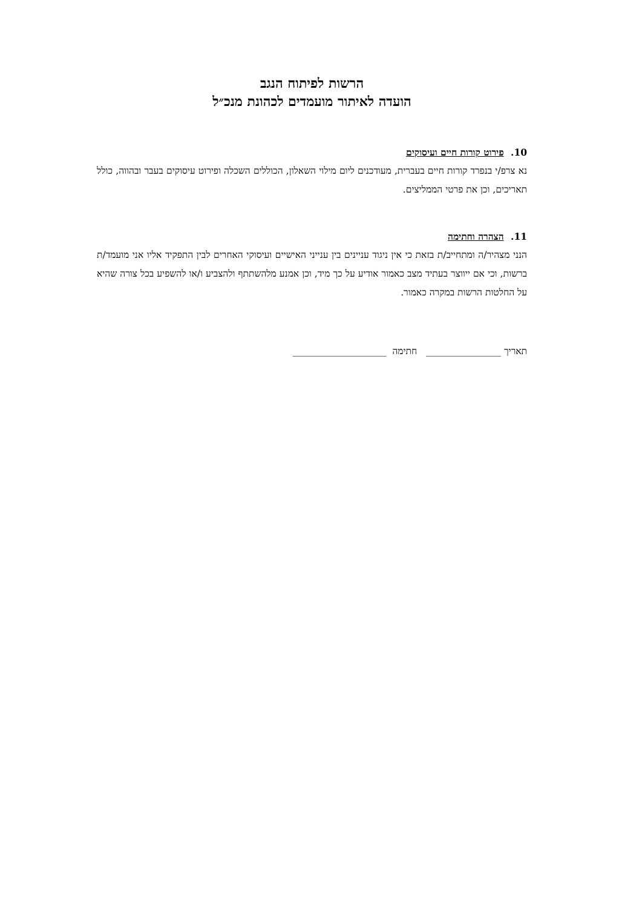הרשות לפיתוח הנגב
הועדה לאיתור מועמדים לכהונת מנכ״ל
10. פירוט קורות חיים ועיסוקים
נא צרפ/י בנפרד קורות חיים בעברית, מעודכנים ליום מילוי השאלון, הכוללים השכלה ופירוט עיסוקים בעבר ובהווה, כולל תאריכים, וכן את פרטי הממליצים.
11. הצהרה וחתימה
הנני מצהיר/ה ומתחייב/ת בזאת כי אין ניגוד עניינים בין ענייני האישיים ועיסוקי האחרים לבין התפקיד אליו אני מועמד/ת ברשות, וכי אם ייווצר בעתיד מצב כאמור אודיע על כך מיד, וכן אמנע מלהשתתף ולהצביע ו/או להשפיע בכל צורה שהיא על החלטות הרשות במקרה כאמור.
תאריך ________________ חתימה ____________________